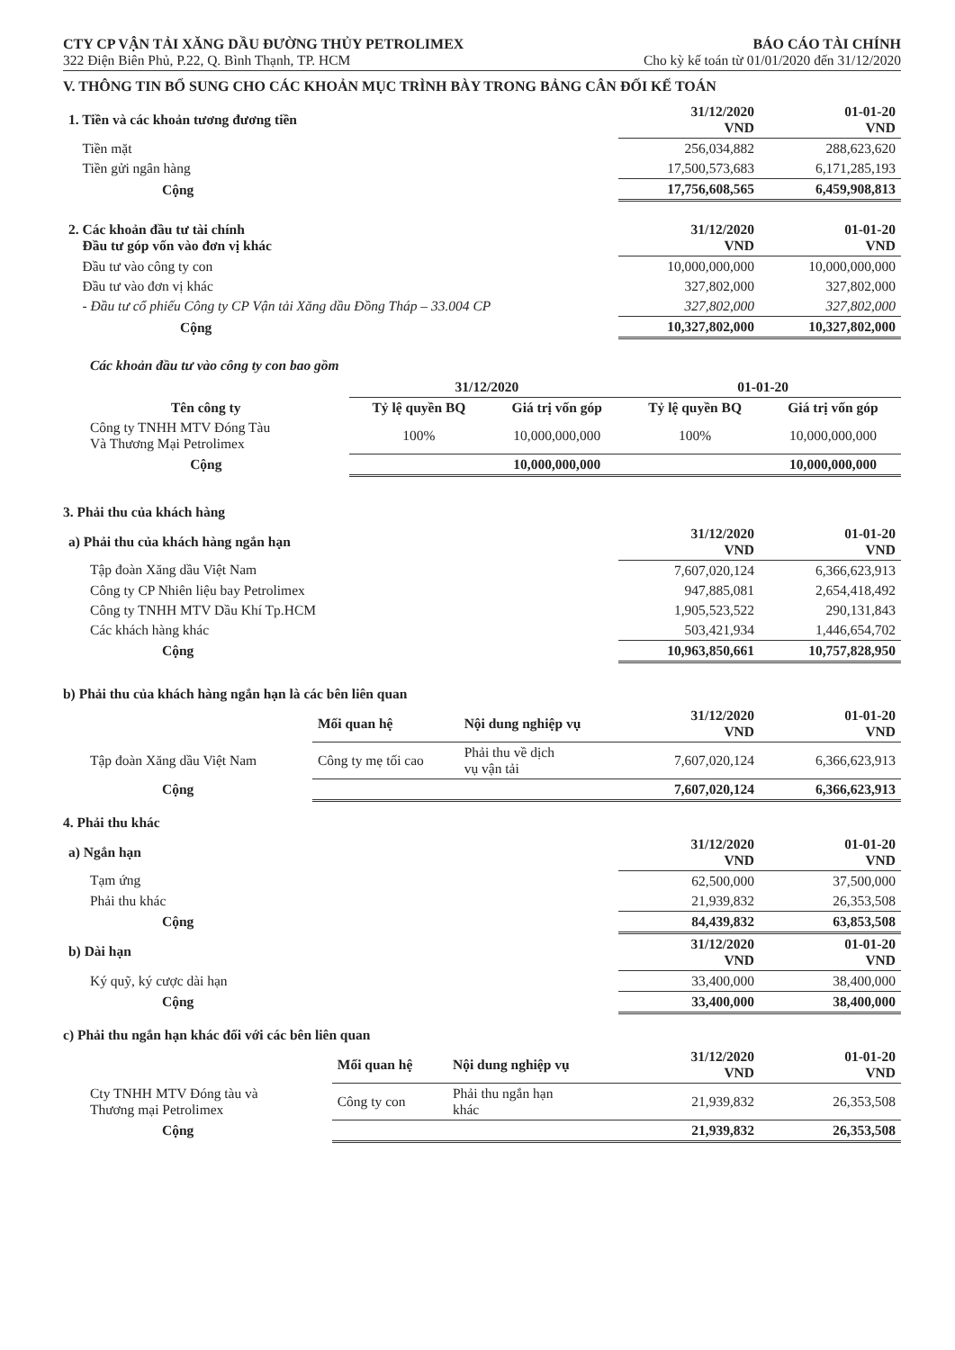CTY CP VẬN TẢI XĂNG DẦU ĐƯỜNG THỦY PETROLIMEX BÁO CÁO TÀI CHÍNH
322 Điện Biên Phủ, P.22, Q. Bình Thạnh, TP. HCM Cho kỳ kế toán từ 01/01/2020 đến 31/12/2020
V. THÔNG TIN BỔ SUNG CHO CÁC KHOẢN MỤC TRÌNH BÀY TRONG BẢNG CÂN ĐỐI KẾ TOÁN
| 1. Tiền và các khoản tương đương tiền | 31/12/2020 VND | 01-01-20 VND |
| Tiền mặt | 256,034,882 | 288,623,620 |
| Tiền gửi ngân hàng | 17,500,573,683 | 6,171,285,193 |
| Cộng | 17,756,608,565 | 6,459,908,813 |
| 2. Các khoản đầu tư tài chính Đầu tư góp vốn vào đơn vị khác | 31/12/2020 VND | 01-01-20 VND |
| Đầu tư vào công ty con | 10,000,000,000 | 10,000,000,000 |
| Đầu tư vào đơn vị khác | 327,802,000 | 327,802,000 |
| - Đầu tư cổ phiếu Công ty CP Vận tải Xăng dầu Đồng Tháp – 33.004 CP | 327,802,000 | 327,802,000 |
| Cộng | 10,327,802,000 | 10,327,802,000 |
Các khoản đầu tư vào công ty con bao gồm
| | 31/12/2020 | | 01-01-20 | |
| Tên công ty | Tỷ lệ quyền BQ | Giá trị vốn góp | Tỷ lệ quyền BQ | Giá trị vốn góp |
| Công ty TNHH MTV Đóng Tàu Và Thương Mại Petrolimex | 100% | 10,000,000,000 | 100% | 10,000,000,000 |
| Cộng | | 10,000,000,000 | | 10,000,000,000 |
3. Phải thu của khách hàng
| a) Phải thu của khách hàng ngắn hạn | 31/12/2020 VND | 01-01-20 VND |
| Tập đoàn Xăng dầu Việt Nam | 7,607,020,124 | 6,366,623,913 |
| Công ty CP Nhiên liệu bay Petrolimex | 947,885,081 | 2,654,418,492 |
| Công ty TNHH MTV Dầu Khí Tp.HCM | 1,905,523,522 | 290,131,843 |
| Các khách hàng khác | 503,421,934 | 1,446,654,702 |
| Cộng | 10,963,850,661 | 10,757,828,950 |
b) Phải thu của khách hàng ngắn hạn là các bên liên quan
| | Mối quan hệ | Nội dung nghiệp vụ | 31/12/2020 VND | 01-01-20 VND |
| Tập đoàn Xăng dầu Việt Nam | Công ty mẹ tối cao | Phải thu về dịch vụ vận tải | 7,607,020,124 | 6,366,623,913 |
| Cộng | | | 7,607,020,124 | 6,366,623,913 |
4. Phải thu khác
| a) Ngắn hạn | 31/12/2020 VND | 01-01-20 VND |
| Tạm ứng | 62,500,000 | 37,500,000 |
| Phải thu khác | 21,939,832 | 26,353,508 |
| Cộng | 84,439,832 | 63,853,508 |
| b) Dài hạn | 31/12/2020 VND | 01-01-20 VND |
| Ký quỹ, ký cược dài hạn | 33,400,000 | 38,400,000 |
| Cộng | 33,400,000 | 38,400,000 |
c) Phải thu ngắn hạn khác đối với các bên liên quan
| | Mối quan hệ | Nội dung nghiệp vụ | 31/12/2020 VND | 01-01-20 VND |
| Cty TNHH MTV Đóng tàu và Thương mại Petrolimex | Công ty con | Phải thu ngắn hạn khác | 21,939,832 | 26,353,508 |
| Cộng | | | 21,939,832 | 26,353,508 |